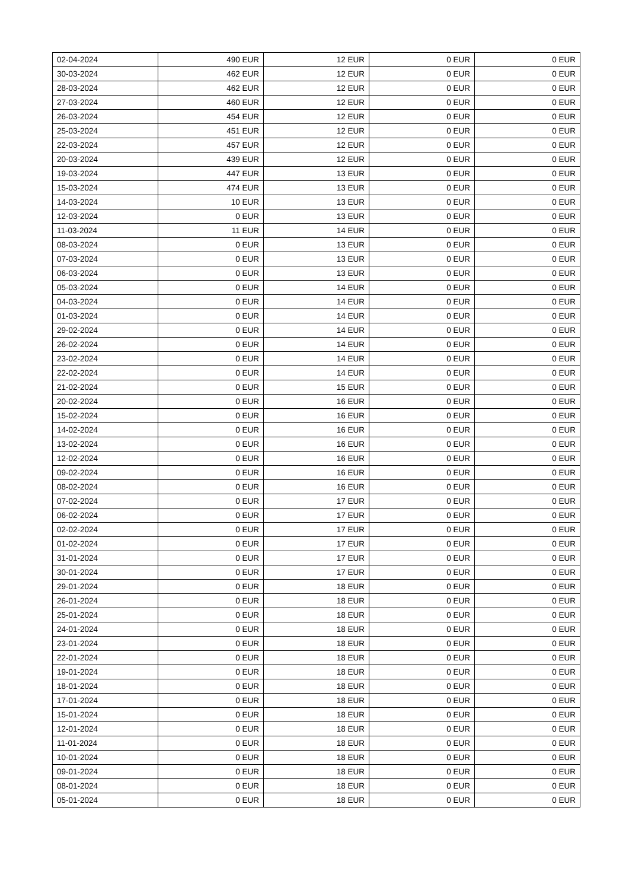| 02-04-2024 | 490 EUR | 12 EUR | 0 EUR | 0 EUR |
| 30-03-2024 | 462 EUR | 12 EUR | 0 EUR | 0 EUR |
| 28-03-2024 | 462 EUR | 12 EUR | 0 EUR | 0 EUR |
| 27-03-2024 | 460 EUR | 12 EUR | 0 EUR | 0 EUR |
| 26-03-2024 | 454 EUR | 12 EUR | 0 EUR | 0 EUR |
| 25-03-2024 | 451 EUR | 12 EUR | 0 EUR | 0 EUR |
| 22-03-2024 | 457 EUR | 12 EUR | 0 EUR | 0 EUR |
| 20-03-2024 | 439 EUR | 12 EUR | 0 EUR | 0 EUR |
| 19-03-2024 | 447 EUR | 13 EUR | 0 EUR | 0 EUR |
| 15-03-2024 | 474 EUR | 13 EUR | 0 EUR | 0 EUR |
| 14-03-2024 | 10 EUR | 13 EUR | 0 EUR | 0 EUR |
| 12-03-2024 | 0 EUR | 13 EUR | 0 EUR | 0 EUR |
| 11-03-2024 | 11 EUR | 14 EUR | 0 EUR | 0 EUR |
| 08-03-2024 | 0 EUR | 13 EUR | 0 EUR | 0 EUR |
| 07-03-2024 | 0 EUR | 13 EUR | 0 EUR | 0 EUR |
| 06-03-2024 | 0 EUR | 13 EUR | 0 EUR | 0 EUR |
| 05-03-2024 | 0 EUR | 14 EUR | 0 EUR | 0 EUR |
| 04-03-2024 | 0 EUR | 14 EUR | 0 EUR | 0 EUR |
| 01-03-2024 | 0 EUR | 14 EUR | 0 EUR | 0 EUR |
| 29-02-2024 | 0 EUR | 14 EUR | 0 EUR | 0 EUR |
| 26-02-2024 | 0 EUR | 14 EUR | 0 EUR | 0 EUR |
| 23-02-2024 | 0 EUR | 14 EUR | 0 EUR | 0 EUR |
| 22-02-2024 | 0 EUR | 14 EUR | 0 EUR | 0 EUR |
| 21-02-2024 | 0 EUR | 15 EUR | 0 EUR | 0 EUR |
| 20-02-2024 | 0 EUR | 16 EUR | 0 EUR | 0 EUR |
| 15-02-2024 | 0 EUR | 16 EUR | 0 EUR | 0 EUR |
| 14-02-2024 | 0 EUR | 16 EUR | 0 EUR | 0 EUR |
| 13-02-2024 | 0 EUR | 16 EUR | 0 EUR | 0 EUR |
| 12-02-2024 | 0 EUR | 16 EUR | 0 EUR | 0 EUR |
| 09-02-2024 | 0 EUR | 16 EUR | 0 EUR | 0 EUR |
| 08-02-2024 | 0 EUR | 16 EUR | 0 EUR | 0 EUR |
| 07-02-2024 | 0 EUR | 17 EUR | 0 EUR | 0 EUR |
| 06-02-2024 | 0 EUR | 17 EUR | 0 EUR | 0 EUR |
| 02-02-2024 | 0 EUR | 17 EUR | 0 EUR | 0 EUR |
| 01-02-2024 | 0 EUR | 17 EUR | 0 EUR | 0 EUR |
| 31-01-2024 | 0 EUR | 17 EUR | 0 EUR | 0 EUR |
| 30-01-2024 | 0 EUR | 17 EUR | 0 EUR | 0 EUR |
| 29-01-2024 | 0 EUR | 18 EUR | 0 EUR | 0 EUR |
| 26-01-2024 | 0 EUR | 18 EUR | 0 EUR | 0 EUR |
| 25-01-2024 | 0 EUR | 18 EUR | 0 EUR | 0 EUR |
| 24-01-2024 | 0 EUR | 18 EUR | 0 EUR | 0 EUR |
| 23-01-2024 | 0 EUR | 18 EUR | 0 EUR | 0 EUR |
| 22-01-2024 | 0 EUR | 18 EUR | 0 EUR | 0 EUR |
| 19-01-2024 | 0 EUR | 18 EUR | 0 EUR | 0 EUR |
| 18-01-2024 | 0 EUR | 18 EUR | 0 EUR | 0 EUR |
| 17-01-2024 | 0 EUR | 18 EUR | 0 EUR | 0 EUR |
| 15-01-2024 | 0 EUR | 18 EUR | 0 EUR | 0 EUR |
| 12-01-2024 | 0 EUR | 18 EUR | 0 EUR | 0 EUR |
| 11-01-2024 | 0 EUR | 18 EUR | 0 EUR | 0 EUR |
| 10-01-2024 | 0 EUR | 18 EUR | 0 EUR | 0 EUR |
| 09-01-2024 | 0 EUR | 18 EUR | 0 EUR | 0 EUR |
| 08-01-2024 | 0 EUR | 18 EUR | 0 EUR | 0 EUR |
| 05-01-2024 | 0 EUR | 18 EUR | 0 EUR | 0 EUR |